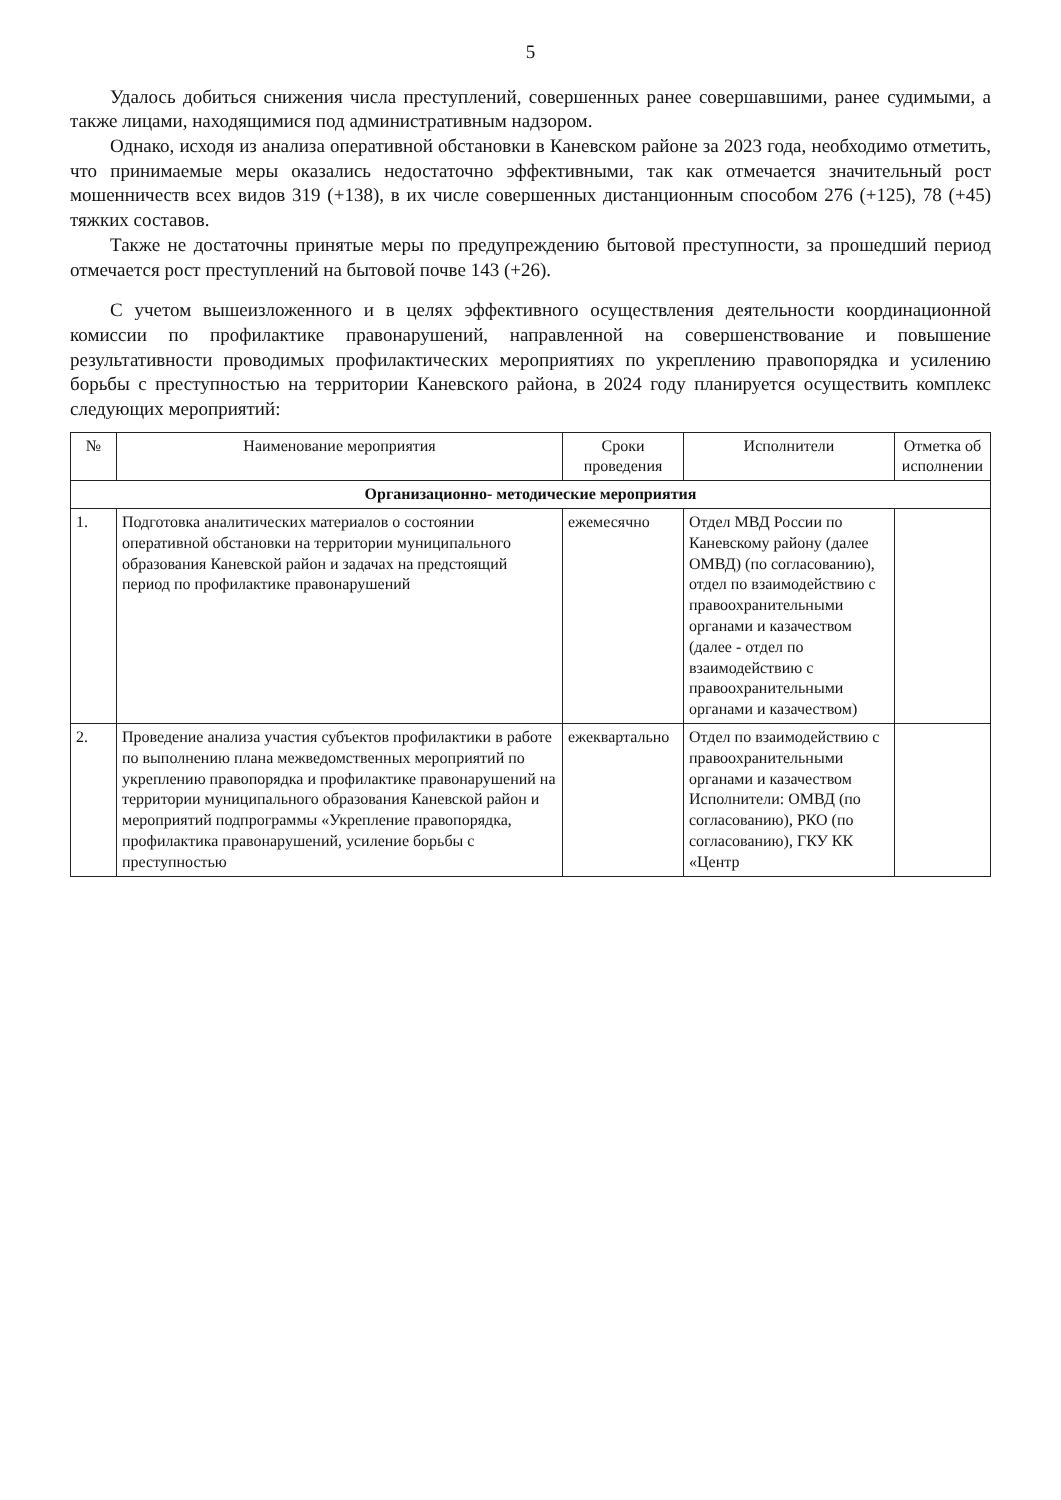5
Удалось добиться снижения числа преступлений, совершенных ранее совершавшими, ранее судимыми, а также лицами, находящимися под административным надзором.
Однако, исходя из анализа оперативной обстановки в Каневском районе за 2023 года, необходимо отметить, что принимаемые меры оказались недостаточно эффективными, так как отмечается значительный рост мошенничеств всех видов 319 (+138), в их числе совершенных дистанционным способом 276 (+125), 78 (+45) тяжких составов.
Также не достаточны принятые меры по предупреждению бытовой преступности, за прошедший период отмечается рост преступлений на бытовой почве 143 (+26).
С учетом вышеизложенного и в целях эффективного осуществления деятельности координационной комиссии по профилактике правонарушений, направленной на совершенствование и повышение результативности проводимых профилактических мероприятиях по укреплению правопорядка и усилению борьбы с преступностью на территории Каневского района, в 2024 году планируется осуществить комплекс следующих мероприятий:
| № | Наименование мероприятия | Сроки проведения | Исполнители | Отметка об исполнении |
| --- | --- | --- | --- | --- |
| Организационно- методические мероприятия | | | | |
| 1. | Подготовка аналитических материалов о состоянии оперативной обстановки на территории муниципального образования Каневской район и задачах на предстоящий период по профилактике правонарушений | ежемесячно | Отдел МВД России по Каневскому району (далее ОМВД) (по согласованию), отдел по взаимодействию с правоохранительными органами и казачеством (далее - отдел по взаимодействию с правоохранительными органами и казачеством) | |
| 2. | Проведение анализа участия субъектов профилактики в работе по выполнению плана межведомственных мероприятий по укреплению правопорядка и профилактике правонарушений на территории муниципального образования Каневской район и мероприятий подпрограммы «Укрепление правопорядка, профилактика правонарушений, усиление борьбы с преступностью | ежеквартально | Отдел по взаимодействию с правоохранительными органами и казачеством Исполнители: ОМВД (по согласованию), РКО (по согласованию), ГКУ КК «Центр | |